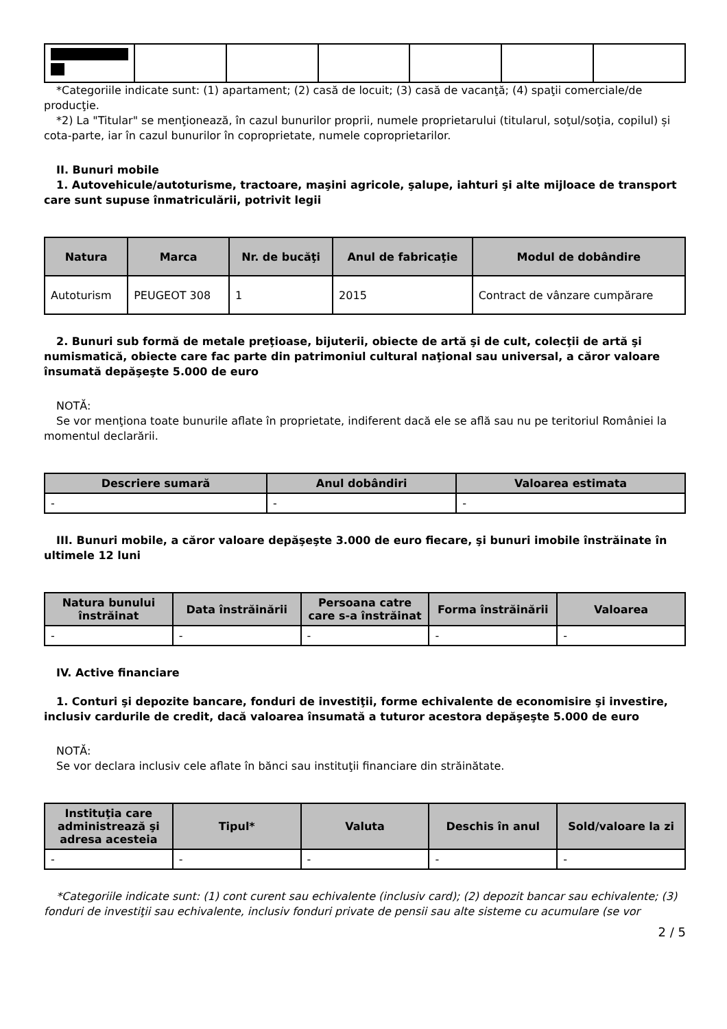*Categoriile indicate sunt: (1) apartament; (2) casă de locuit; (3) casă de vacanţă; (4) spaţii comerciale/de producţie.
*2) La "Titular" se menţionează, în cazul bunurilor proprii, numele proprietarului (titularul, soţul/soţia, copilul) și cota-parte, iar în cazul bunurilor în coproprietate, numele coproprietarilor.
II. Bunuri mobile
1. Autovehicule/autoturisme, tractoare, maşini agricole, şalupe, iahturi şi alte mijloace de transport care sunt supuse înmatriculării, potrivit legii
| Natura | Marca | Nr. de bucăţi | Anul de fabricaţie | Modul de dobândire |
| --- | --- | --- | --- | --- |
| Autoturism | PEUGEOT 308 | 1 | 2015 | Contract de vânzare cumpărare |
2. Bunuri sub formă de metale preţioase, bijuterii, obiecte de artă şi de cult, colecţii de artă şi numismatică, obiecte care fac parte din patrimoniul cultural naţional sau universal, a căror valoare însumată depăşeşte 5.000 de euro
NOTĂ:
Se vor menţiona toate bunurile aflate în proprietate, indiferent dacă ele se află sau nu pe teritoriul României la momentul declarării.
| Descriere sumară | Anul dobândiri | Valoarea estimata |
| --- | --- | --- |
| - | - | - |
III. Bunuri mobile, a căror valoare depăşeşte 3.000 de euro fiecare, şi bunuri imobile înstrăinate în ultimele 12 luni
| Natura bunului înstrăinat | Data înstrăinării | Persoana catre care s-a înstrăinat | Forma înstrăinării | Valoarea |
| --- | --- | --- | --- | --- |
| - | - | - | - | - |
IV. Active financiare
1. Conturi şi depozite bancare, fonduri de investiţii, forme echivalente de economisire şi investire, inclusiv cardurile de credit, dacă valoarea însumată a tuturor acestora depăşeşte 5.000 de euro
NOTĂ:
Se vor declara inclusiv cele aflate în bănci sau instituţii financiare din străinătate.
| Instituţia care administrează şi adresa acesteia | Tipul* | Valuta | Deschis în anul | Sold/valoare la zi |
| --- | --- | --- | --- | --- |
| - | - | - | - | - |
*Categoriile indicate sunt: (1) cont curent sau echivalente (inclusiv card); (2) depozit bancar sau echivalente; (3) fonduri de investiţii sau echivalente, inclusiv fonduri private de pensii sau alte sisteme cu acumulare (se vor
2 / 5